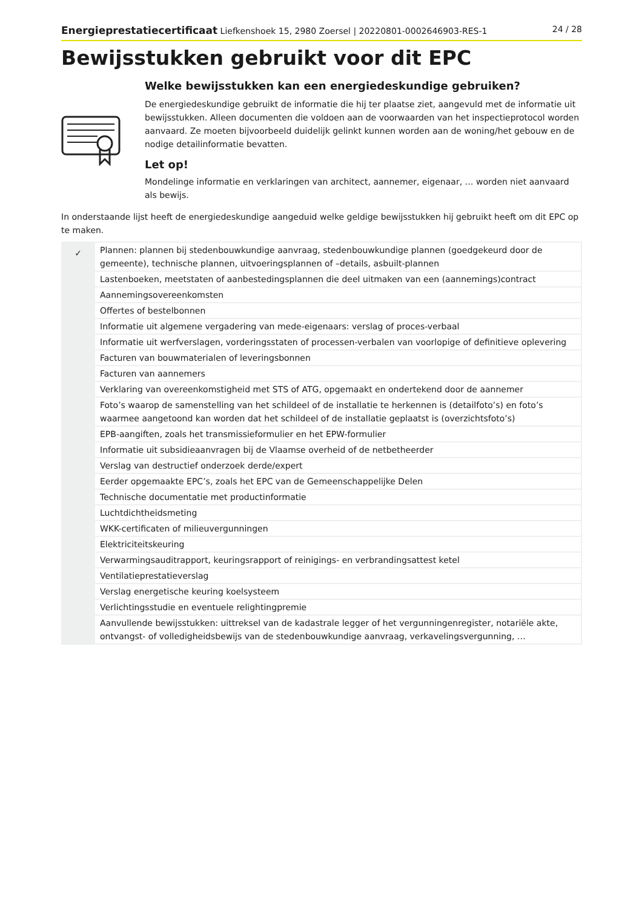Energieprestatiecertificaat Liefkenshoek 15, 2980 Zoersel | 20220801-0002646903-RES-1 24 / 28
Bewijsstukken gebruikt voor dit EPC
Welke bewijsstukken kan een energiedeskundige gebruiken?
De energiedeskundige gebruikt de informatie die hij ter plaatse ziet, aangevuld met de informatie uit bewijsstukken. Alleen documenten die voldoen aan de voorwaarden van het inspectieprotocol worden aanvaard. Ze moeten bijvoorbeeld duidelijk gelinkt kunnen worden aan de woning/het gebouw en de nodige detailinformatie bevatten.
Let op!
Mondelinge informatie en verklaringen van architect, aannemer, eigenaar, … worden niet aanvaard als bewijs.
In onderstaande lijst heeft de energiedeskundige aangeduid welke geldige bewijsstukken hij gebruikt heeft om dit EPC op te maken.
| ✓ | Plannen: plannen bij stedenbouwkundige aanvraag, stedenbouwkundige plannen (goedgekeurd door de gemeente), technische plannen, uitvoeringsplannen of –details, asbuilt-plannen |
| | Lastenboeken, meetstaten of aanbestedingsplannen die deel uitmaken van een (aannemings)contract |
| | Aannemingsovereenkomsten |
| | Offertes of bestelbonnen |
| | Informatie uit algemene vergadering van mede-eigenaars: verslag of proces-verbaal |
| | Informatie uit werfverslagen, vorderingsstaten of processen-verbalen van voorlopige of definitieve oplevering |
| | Facturen van bouwmaterialen of leveringsbonnen |
| | Facturen van aannemers |
| | Verklaring van overeenkomstigheid met STS of ATG, opgemaakt en ondertekend door de aannemer |
| | Foto’s waarop de samenstelling van het schildeel of de installatie te herkennen is (detailfoto’s) en foto’s waarmee aangetoond kan worden dat het schildeel of de installatie geplaatst is (overzichtsfoto’s) |
| | EPB-aangiften, zoals het transmissieformulier en het EPW-formulier |
| | Informatie uit subsidieaanvragen bij de Vlaamse overheid of de netbetheerder |
| | Verslag van destructief onderzoek derde/expert |
| | Eerder opgemaakte EPC’s, zoals het EPC van de Gemeenschappelijke Delen |
| | Technische documentatie met productinformatie |
| | Luchtdichtheidsmeting |
| | WKK-certificaten of milieuvergunningen |
| | Elektriciteitskeuring |
| | Verwarmingsauditrapport, keuringsrapport of reinigings- en verbrandingsattest ketel |
| | Ventilatieprestatieverslag |
| | Verslag energetische keuring koelsysteem |
| | Verlichtingsstudie en eventuele relightingpremie |
| | Aanvullende bewijsstukken: uittreksel van de kadastrale legger of het vergunningenregister, notariële akte, ontvangst- of volledigheidsbewijs van de stedenbouwkundige aanvraag, verkavelingsvergunning, … |